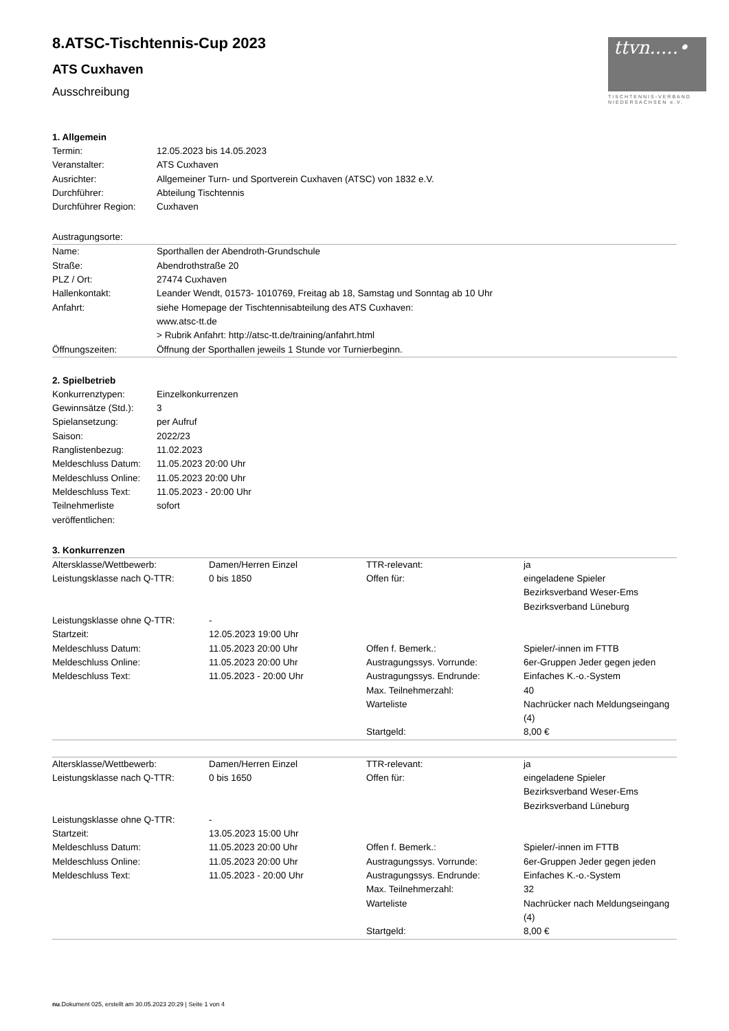ttvn.....•
TISCHTENNIS-VERBAND
NIEDERSACHSEN e.V.
8.ATSC-Tischtennis-Cup 2023
ATS Cuxhaven
Ausschreibung
1. Allgemein
| Termin: | 12.05.2023 bis 14.05.2023 |
| Veranstalter: | ATS Cuxhaven |
| Ausrichter: | Allgemeiner Turn- und Sportverein Cuxhaven (ATSC) von 1832 e.V. |
| Durchführer: | Abteilung Tischtennis |
| Durchführer Region: | Cuxhaven |
Austragungsorte:
| Name: | Sporthallen der Abendroth-Grundschule |
| Straße: | Abendrothstraße 20 |
| PLZ / Ort: | 27474 Cuxhaven |
| Hallenkontakt: | Leander Wendt, 01573- 1010769, Freitag ab 18, Samstag und Sonntag ab 10 Uhr |
| Anfahrt: | siehe Homepage der Tischtennisabteilung des ATS Cuxhaven: www.atsc-tt.de > Rubrik Anfahrt: http://atsc-tt.de/training/anfahrt.html |
| Öffnungszeiten: | Öffnung der Sporthallen jeweils 1 Stunde vor Turnierbeginn. |
2. Spielbetrieb
| Konkurrenztypen: | Einzelkonkurrenzen |
| Gewinnsätze (Std.): | 3 |
| Spielansetzung: | per Aufruf |
| Saison: | 2022/23 |
| Ranglistenbezug: | 11.02.2023 |
| Meldeschluss Datum: | 11.05.2023 20:00 Uhr |
| Meldeschluss Online: | 11.05.2023 20:00 Uhr |
| Meldeschluss Text: | 11.05.2023 - 20:00 Uhr |
| Teilnehmerliste veröffentlichen: | sofort |
3. Konkurrenzen
| Altersklasse/Wettbewerb: | Damen/Herren Einzel | TTR-relevant: | ja |
| Leistungsklasse nach Q-TTR: | 0 bis 1850 | Offen für: | eingeladene Spieler Bezirksverband Weser-Ems Bezirksverband Lüneburg |
| Leistungsklasse ohne Q-TTR: Startzeit: | - 12.05.2023 19:00 Uhr | | |
| Meldeschluss Datum: | 11.05.2023 20:00 Uhr | Offen f. Bemerk.: | Spieler/-innen im FTTB |
| Meldeschluss Online: | 11.05.2023 20:00 Uhr | Austragungssys. Vorrunde: | 6er-Gruppen Jeder gegen jeden |
| Meldeschluss Text: | 11.05.2023 - 20:00 Uhr | Austragungssys. Endrunde: | Einfaches K.-o.-System |
| | | Max. Teilnehmerzahl: | 40 |
| | | Warteliste | Nachrücker nach Meldungseingang (4) |
| | | Startgeld: | 8,00 € |
| Altersklasse/Wettbewerb: | Damen/Herren Einzel | TTR-relevant: | ja |
| Leistungsklasse nach Q-TTR: | 0 bis 1650 | Offen für: | eingeladene Spieler Bezirksverband Weser-Ems Bezirksverband Lüneburg |
| Leistungsklasse ohne Q-TTR: Startzeit: | - 13.05.2023 15:00 Uhr | | |
| Meldeschluss Datum: | 11.05.2023 20:00 Uhr | Offen f. Bemerk.: | Spieler/-innen im FTTB |
| Meldeschluss Online: | 11.05.2023 20:00 Uhr | Austragungssys. Vorrunde: | 6er-Gruppen Jeder gegen jeden |
| Meldeschluss Text: | 11.05.2023 - 20:00 Uhr | Austragungssys. Endrunde: | Einfaches K.-o.-System |
| | | Max. Teilnehmerzahl: | 32 |
| | | Warteliste | Nachrücker nach Meldungseingang (4) |
| | | Startgeld: | 8,00 € |
nu.Dokument 025, erstellt am 30.05.2023 20:29 | Seite 1 von 4